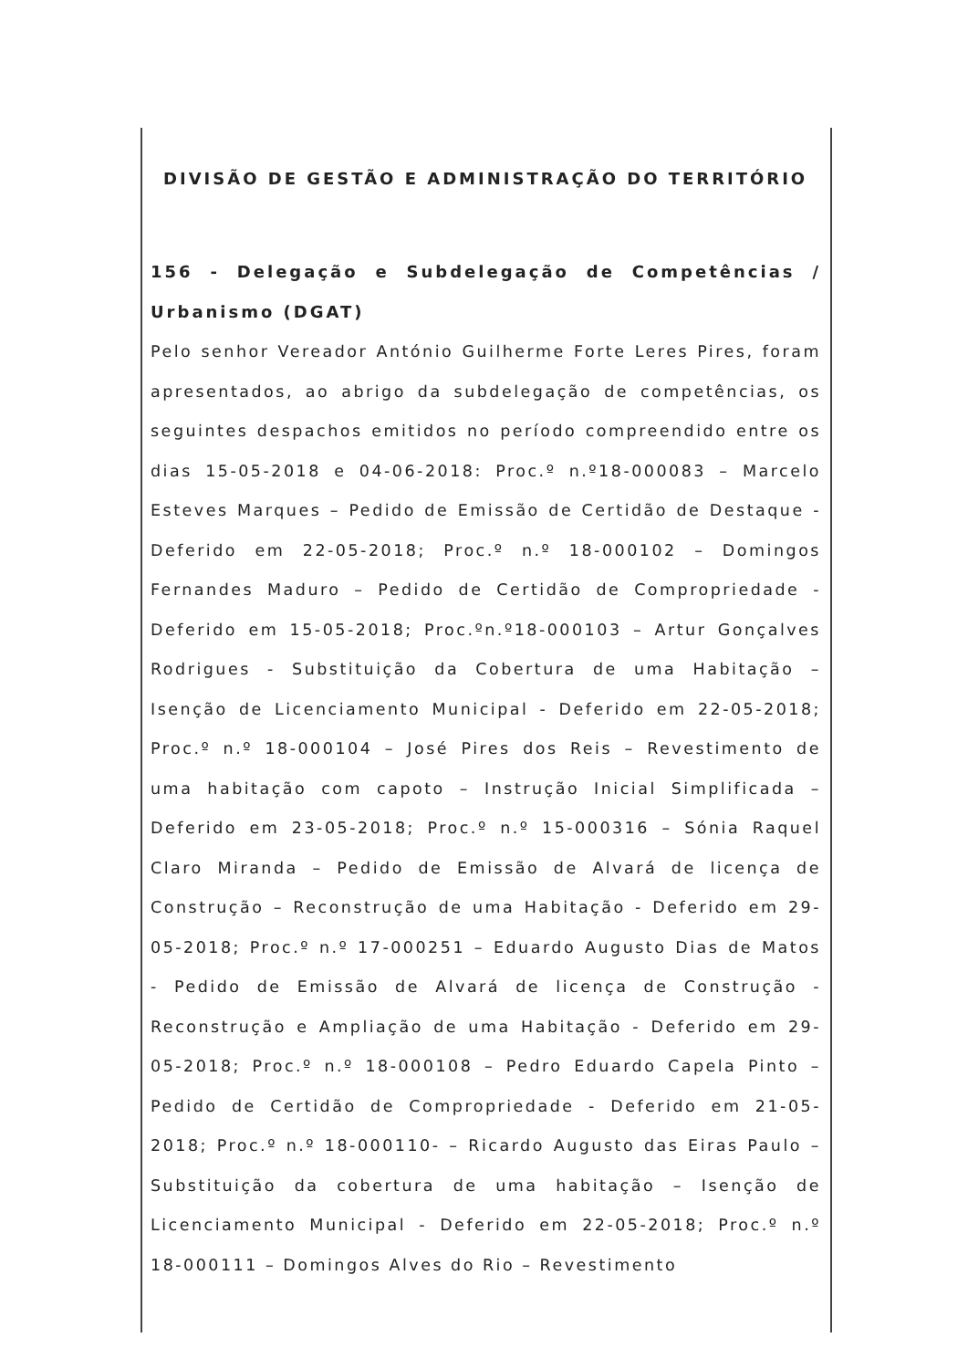DIVISÃO DE GESTÃO E ADMINISTRAÇÃO DO TERRITÓRIO
156 - Delegação e Subdelegação de Competências / Urbanismo (DGAT)
Pelo senhor Vereador António Guilherme Forte Leres Pires, foram apresentados, ao abrigo da subdelegação de competências, os seguintes despachos emitidos no período compreendido entre os dias 15-05-2018 e 04-06-2018: Proc.º n.º18-000083 – Marcelo Esteves Marques – Pedido de Emissão de Certidão de Destaque - Deferido em 22-05-2018; Proc.º n.º 18-000102 – Domingos Fernandes Maduro – Pedido de Certidão de Compropriedade - Deferido em 15-05-2018; Proc.ºn.º18-000103 – Artur Gonçalves Rodrigues - Substituição da Cobertura de uma Habitação – Isenção de Licenciamento Municipal - Deferido em 22-05-2018; Proc.º n.º 18-000104 – José Pires dos Reis – Revestimento de uma habitação com capoto – Instrução Inicial Simplificada – Deferido em 23-05-2018; Proc.º n.º 15-000316 – Sónia Raquel Claro Miranda – Pedido de Emissão de Alvará de licença de Construção – Reconstrução de uma Habitação - Deferido em 29-05-2018; Proc.º n.º 17-000251 – Eduardo Augusto Dias de Matos - Pedido de Emissão de Alvará de licença de Construção - Reconstrução e Ampliação de uma Habitação - Deferido em 29-05-2018; Proc.º n.º 18-000108 – Pedro Eduardo Capela Pinto – Pedido de Certidão de Compropriedade - Deferido em 21-05-2018; Proc.º n.º 18-000110- – Ricardo Augusto das Eiras Paulo – Substituição da cobertura de uma habitação – Isenção de Licenciamento Municipal - Deferido em 22-05-2018; Proc.º n.º 18-000111 – Domingos Alves do Rio – Revestimento